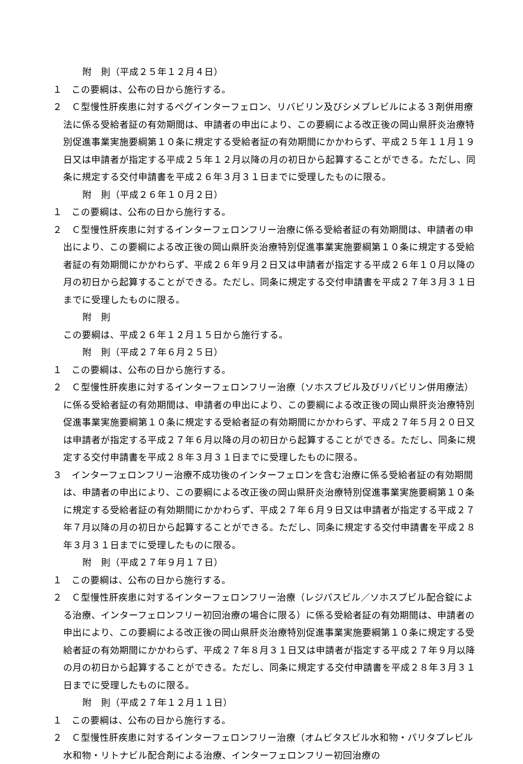附　則（平成２５年１２月４日）
１　この要綱は、公布の日から施行する。
２　Ｃ型慢性肝疾患に対するペグインターフェロン、リバビリン及びシメプレビルによる３剤併用療法に係る受給者証の有効期間は、申請者の申出により、この要綱による改正後の岡山県肝炎治療特別促進事業実施要綱第１０条に規定する受給者証の有効期間にかかわらず、平成２５年１１月１９日又は申請者が指定する平成２５年１２月以降の月の初日から起算することができる。ただし、同条に規定する交付申請書を平成２６年３月３１日までに受理したものに限る。
附　則（平成２６年１０月２日）
１　この要綱は、公布の日から施行する。
２　Ｃ型慢性肝疾患に対するインターフェロンフリー治療に係る受給者証の有効期間は、申請者の申出により、この要綱による改正後の岡山県肝炎治療特別促進事業実施要綱第１０条に規定する受給者証の有効期間にかかわらず、平成２６年９月２日又は申請者が指定する平成２６年１０月以降の月の初日から起算することができる。ただし、同条に規定する交付申請書を平成２７年３月３１日までに受理したものに限る。
附　則
この要綱は、平成２６年１２月１５日から施行する。
附　則（平成２７年６月２５日）
１　この要綱は、公布の日から施行する。
２　Ｃ型慢性肝疾患に対するインターフェロンフリー治療（ソホスブビル及びリバビリン併用療法）に係る受給者証の有効期間は、申請者の申出により、この要綱による改正後の岡山県肝炎治療特別促進事業実施要綱第１０条に規定する受給者証の有効期間にかかわらず、平成２７年５月２０日又は申請者が指定する平成２７年６月以降の月の初日から起算することができる。ただし、同条に規定する交付申請書を平成２８年３月３１日までに受理したものに限る。
３　インターフェロンフリー治療不成功後のインターフェロンを含む治療に係る受給者証の有効期間は、申請者の申出により、この要綱による改正後の岡山県肝炎治療特別促進事業実施要綱第１０条に規定する受給者証の有効期間にかかわらず、平成２７年６月９日又は申請者が指定する平成２７年７月以降の月の初日から起算することができる。ただし、同条に規定する交付申請書を平成２８年３月３１日までに受理したものに限る。
附　則（平成２７年９月１７日）
１　この要綱は、公布の日から施行する。
２　Ｃ型慢性肝疾患に対するインターフェロンフリー治療（レジパスビル／ソホスブビル配合錠による治療、インターフェロンフリー初回治療の場合に限る）に係る受給者証の有効期間は、申請者の申出により、この要綱による改正後の岡山県肝炎治療特別促進事業実施要綱第１０条に規定する受給者証の有効期間にかかわらず、平成２７年８月３１日又は申請者が指定する平成２７年９月以降の月の初日から起算することができる。ただし、同条に規定する交付申請書を平成２８年３月３１日までに受理したものに限る。
附　則（平成２７年１２月１１日）
１　この要綱は、公布の日から施行する。
２　Ｃ型慢性肝疾患に対するインターフェロンフリー治療（オムビタスビル水和物・パリタプレビル水和物・リトナビル配合剤による治療、インターフェロンフリー初回治療の